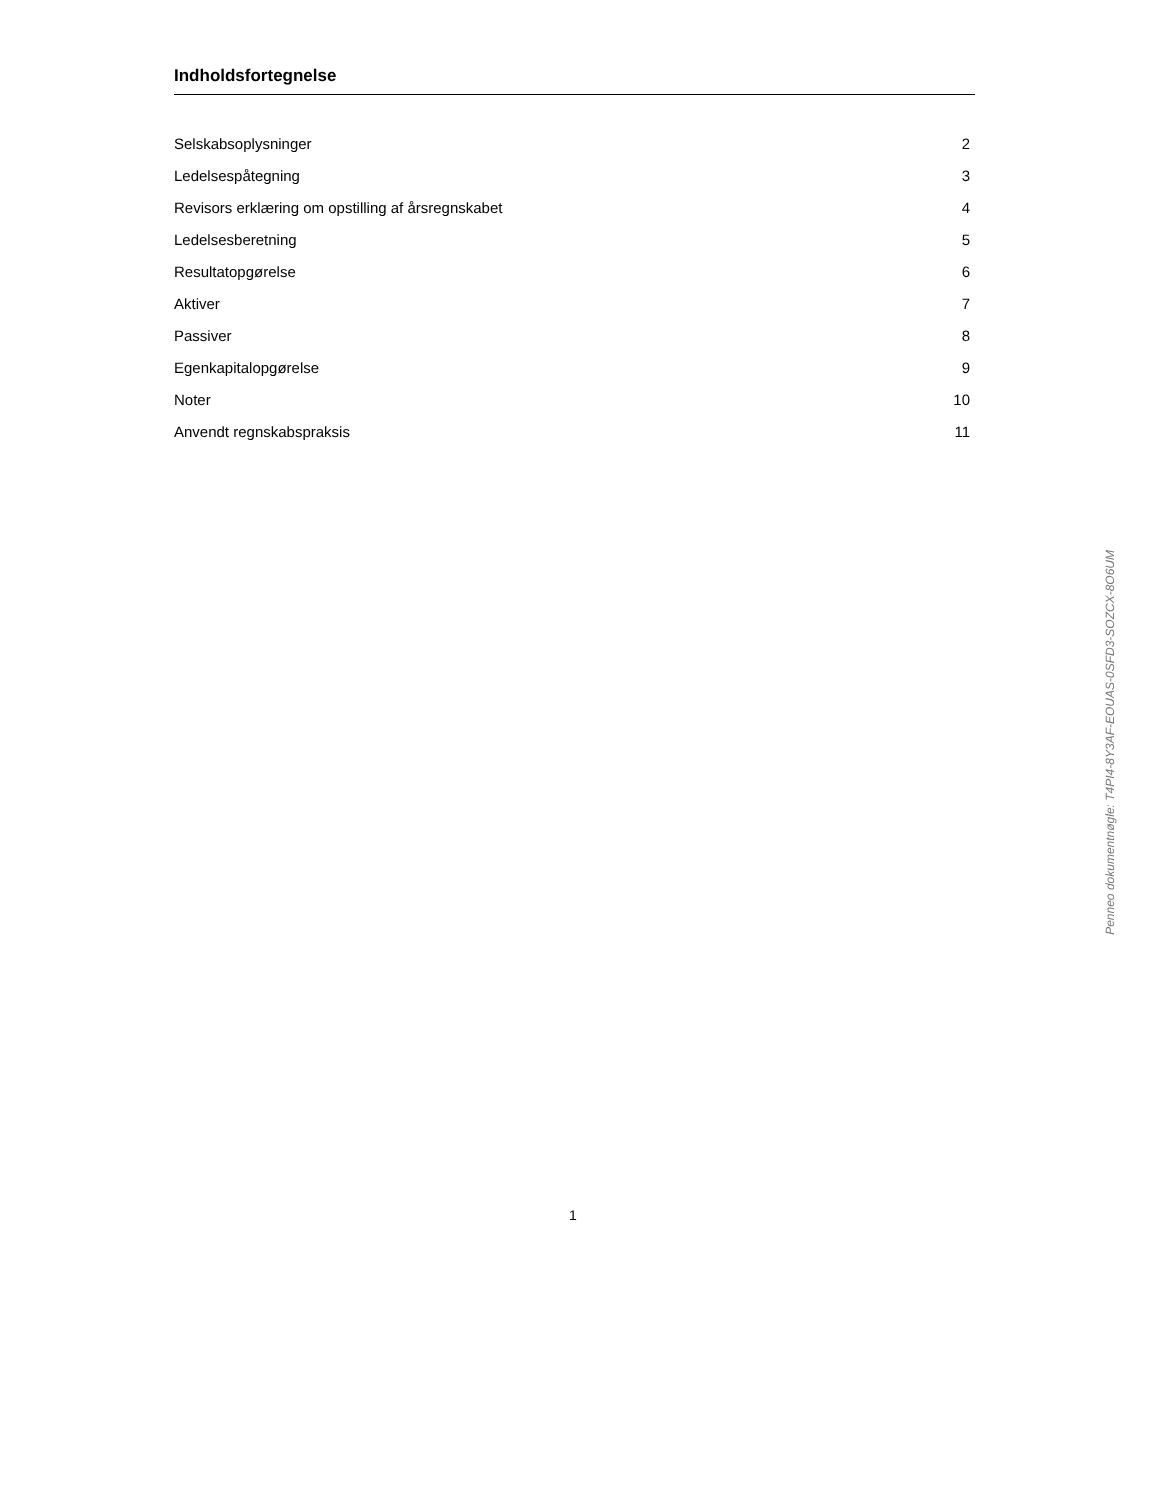Indholdsfortegnelse
| Selskabsoplysninger | 2 |
| Ledelsespåtegning | 3 |
| Revisors erklæring om opstilling af årsregnskabet | 4 |
| Ledelsesberetning | 5 |
| Resultatopgørelse | 6 |
| Aktiver | 7 |
| Passiver | 8 |
| Egenkapitalopgørelse | 9 |
| Noter | 10 |
| Anvendt regnskabspraksis | 11 |
1
Penneo dokumentnøgle: T4PI4-8Y3AF-EOUAS-0SFD3-SOZCX-8O6UM